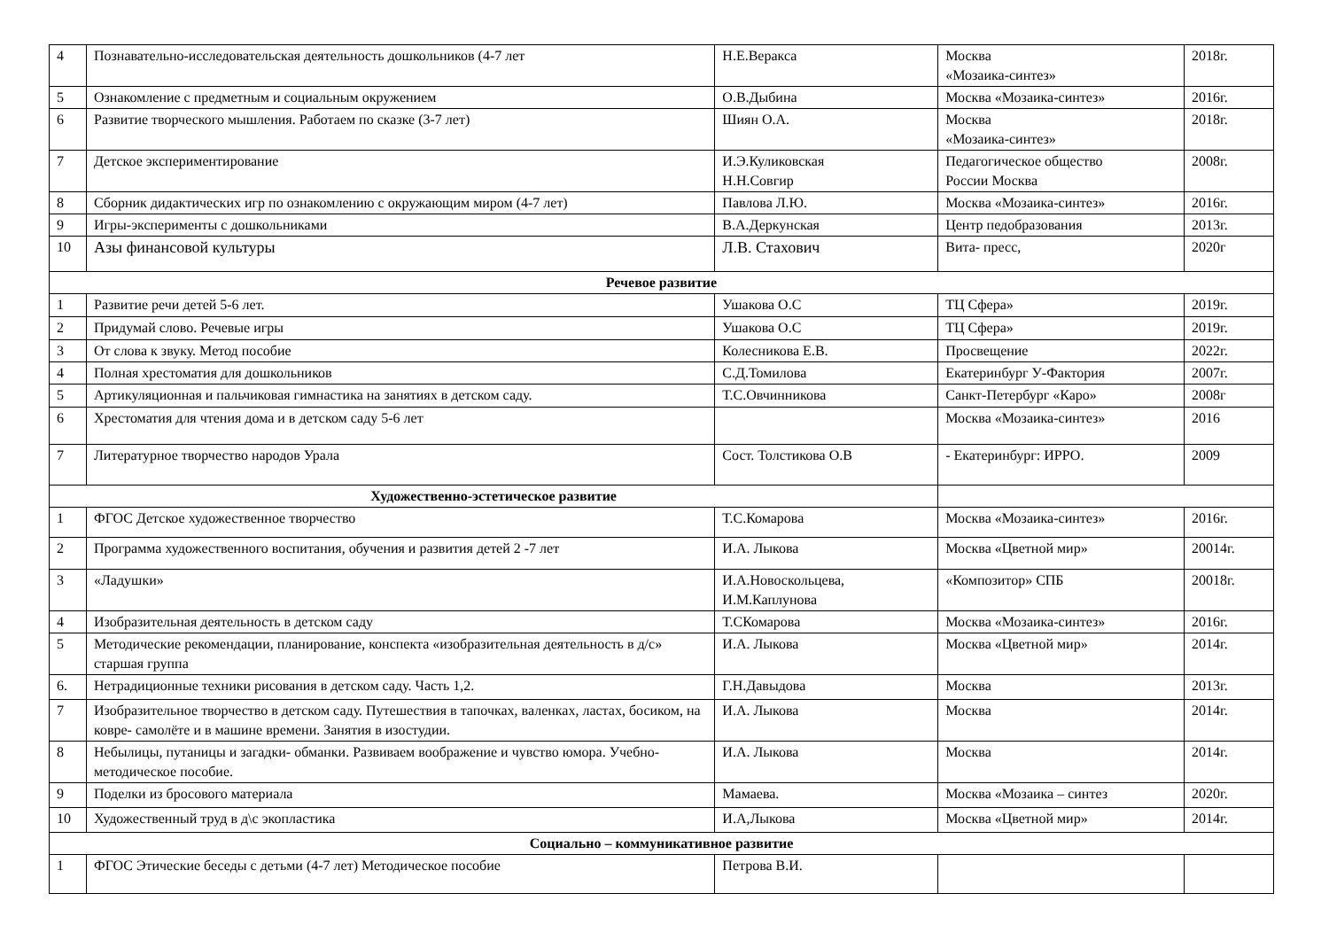| 4 | Познавательно-исследовательская деятельность дошкольников (4-7 лет | Н.Е.Веракса | Москва «Мозаика-синтез» | 2018г. |
| 5 | Ознакомление с предметным и социальным окружением | О.В.Дыбина | Москва «Мозаика-синтез» | 2016г. |
| 6 | Развитие творческого мышления. Работаем по сказке (3-7 лет) | Шиян О.А. | Москва «Мозаика-синтез» | 2018г. |
| 7 | Детское экспериментирование | И.Э.Куликовская Н.Н.Совгир | Педагогическое общество России Москва | 2008г. |
| 8 | Сборник дидактических игр по ознакомлению с окружающим миром (4-7 лет) | Павлова Л.Ю. | Москва «Мозаика-синтез» | 2016г. |
| 9 | Игры-эксперименты с дошкольниками | В.А.Деркунская | Центр педобразования | 2013г. |
| 10 | Азы финансовой культуры | Л.В. Стахович | Вита- пресс, | 2020г |
| Речевое развитие | | | | |
| 1 | Развитие речи детей 5-6 лет. | Ушакова О.С | ТЦ Сфера» | 2019г. |
| 2 | Придумай слово. Речевые игры | Ушакова О.С | ТЦ Сфера» | 2019г. |
| 3 | От слова к звуку. Метод пособие | Колесникова Е.В. | Просвещение | 2022г. |
| 4 | Полная хрестоматия для дошкольников | С.Д.Томилова | Екатеринбург У-Фактория | 2007г. |
| 5 | Артикуляционная и пальчиковая гимнастика на занятиях в детском саду. | Т.С.Овчинникова | Санкт-Петербург «Каро» | 2008г |
| 6 | Хрестоматия для чтения дома и в детском саду 5-6 лет | | Москва «Мозаика-синтез» | 2016 |
| 7 | Литературное творчество народов Урала | Сост. Толстикова О.В | - Екатеринбург: ИРРО. | 2009 |
| Художественно-эстетическое развитие | | | | |
| 1 | ФГОС Детское художественное творчество | Т.С.Комарова | Москва «Мозаика-синтез» | 2016г. |
| 2 | Программа художественного воспитания, обучения и развития детей 2 -7 лет | И.А. Лыкова | Москва «Цветной мир» | 20014г. |
| 3 | «Ладушки» | И.А.Новоскольцева, И.М.Каплунова | «Композитор» СПБ | 20018г. |
| 4 | Изобразительная деятельность в детском саду | Т.СКомарова | Москва «Мозаика-синтез» | 2016г. |
| 5 | Методические рекомендации, планирование, конспекта «изобразительная деятельность в д/с» старшая группа | И.А. Лыкова | Москва «Цветной мир» | 2014г. |
| 6. | Нетрадиционные техники рисования в детском саду. Часть 1,2. | Г.Н.Давыдова | Москва | 2013г. |
| 7 | Изобразительное творчество в детском саду. Путешествия в тапочках, валенках, ластах, босиком, на ковре- самолёте и в машине времени. Занятия в изостудии. | И.А. Лыкова | Москва | 2014г. |
| 8 | Небылицы, путаницы и загадки- обманки. Развиваем воображение и чувство юмора. Учебно-методическое пособие. | И.А. Лыкова | Москва | 2014г. |
| 9 | Поделки из бросового материала | Мамаева. | Москва «Мозаика – синтез | 2020г. |
| 10 | Художественный труд в д\с экопластика | И.А,Лыкова | Москва «Цветной мир» | 2014г. |
| Социально – коммуникативное развитие | | | | |
| 1 | ФГОС Этические беседы с детьми (4-7 лет) Методическое пособие | Петрова В.И. | | |